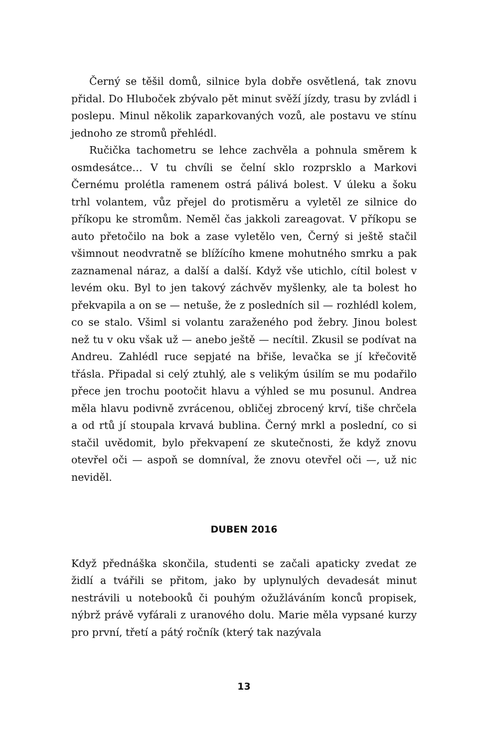Černý se těšil domů, silnice byla dobře osvětlená, tak znovu přidal. Do Hluboček zbývalo pět minut svěží jízdy, trasu by zvládl i poslepu. Minul několik zaparkovaných vozů, ale postavu ve stínu jednoho ze stromů přehlédl.
Ručička tachometru se lehce zachvěla a pohnula směrem k osmdesátce… V tu chvíli se čelní sklo rozprsklo a Markovi Černému prolétla ramenem ostrá pálivá bolest. V úleku a šoku trhl volantem, vůz přejel do protisměru a vyletěl ze silnice do příkopu ke stromům. Neměl čas jakkoli zareagovat. V příkopu se auto přetočilo na bok a zase vyletělo ven, Černý si ještě stačil všimnout neodvratně se blížícího kmene mohutného smrku a pak zaznamenal náraz, a další a další. Když vše utichlo, cítil bolest v levém oku. Byl to jen takový záchvěv myšlenky, ale ta bolest ho překvapila a on se — netuše, že z posledních sil — rozhlédl kolem, co se stalo. Všiml si volantu zaraženého pod žebry. Jinou bolest než tu v oku však už — anebo ještě — necítil. Zkusil se podívat na Andreu. Zahlédl ruce sepjaté na břiše, levačka se jí křečovitě třásla. Připadal si celý ztuhlý, ale s velikým úsilím se mu podařilo přece jen trochu pootočit hlavu a výhled se mu posunul. Andrea měla hlavu podivně zvrácenou, obličej zbrocený krví, tiše chrčela a od rtů jí stoupala krvavá bublina. Černý mrkl a poslední, co si stačil uvědomit, bylo překvapení ze skutečnosti, že když znovu otevřel oči — aspoň se domníval, že znovu otevřel oči —, už nic neviděl.
DUBEN 2016
Když přednáška skončila, studenti se začali apaticky zvedat ze židlí a tvářili se přitom, jako by uplynulých devadesát minut nestrávili u notebooků či pouhým ožužláváním konců propisek, nýbrž právě vyfárali z uranového dolu. Marie měla vypsané kurzy pro první, třetí a pátý ročník (který tak nazývala
13